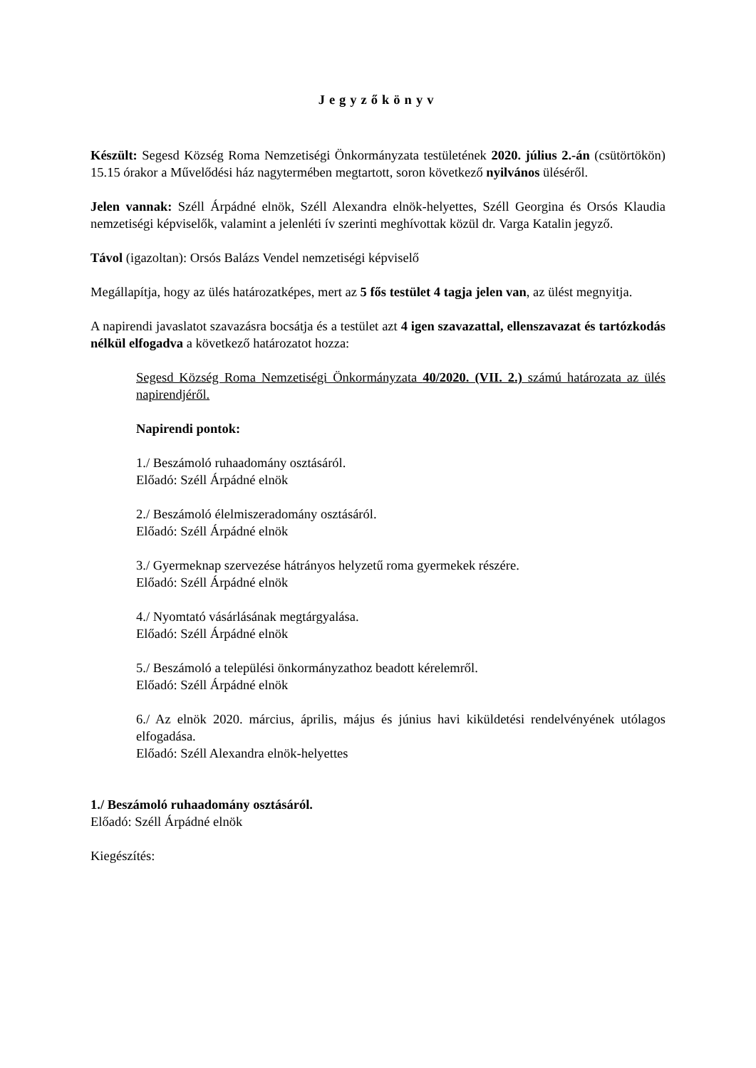Jegyzőkönyv
Készült: Segesd Község Roma Nemzetiségi Önkormányzata testületének 2020. július 2.-án (csütörtökön) 15.15 órakor a Művelődési ház nagytermében megtartott, soron következő nyilvános üléséről.
Jelen vannak: Széll Árpádné elnök, Széll Alexandra elnök-helyettes, Széll Georgina és Orsós Klaudia nemzetiségi képviselők, valamint a jelenléti ív szerinti meghívottak közül dr. Varga Katalin jegyző.
Távol (igazoltan): Orsós Balázs Vendel nemzetiségi képviselő
Megállapítja, hogy az ülés határozatképes, mert az 5 fős testület 4 tagja jelen van, az ülést megnyitja.
A napirendi javaslatot szavazásra bocsátja és a testület azt 4 igen szavazattal, ellenszavazat és tartózkodás nélkül elfogadva a következő határozatot hozza:
Segesd Község Roma Nemzetiségi Önkormányzata 40/2020. (VII. 2.) számú határozata az ülés napirendjéről.
Napirendi pontok:
1./ Beszámoló ruhaadomány osztásáról.
Előadó: Széll Árpádné elnök
2./ Beszámoló élelmiszeradomány osztásáról.
Előadó: Széll Árpádné elnök
3./ Gyermeknap szervezése hátrányos helyzetű roma gyermekek részére.
Előadó: Széll Árpádné elnök
4./ Nyomtató vásárlásának megtárgyalása.
Előadó: Széll Árpádné elnök
5./ Beszámoló a települési önkormányzathoz beadott kérelemről.
Előadó: Széll Árpádné elnök
6./ Az elnök 2020. március, április, május és június havi kiküldetési rendelvényének utólagos elfogadása.
Előadó: Széll Alexandra elnök-helyettes
1./ Beszámoló ruhaadomány osztásáról.
Előadó: Széll Árpádné elnök
Kiegészítés: